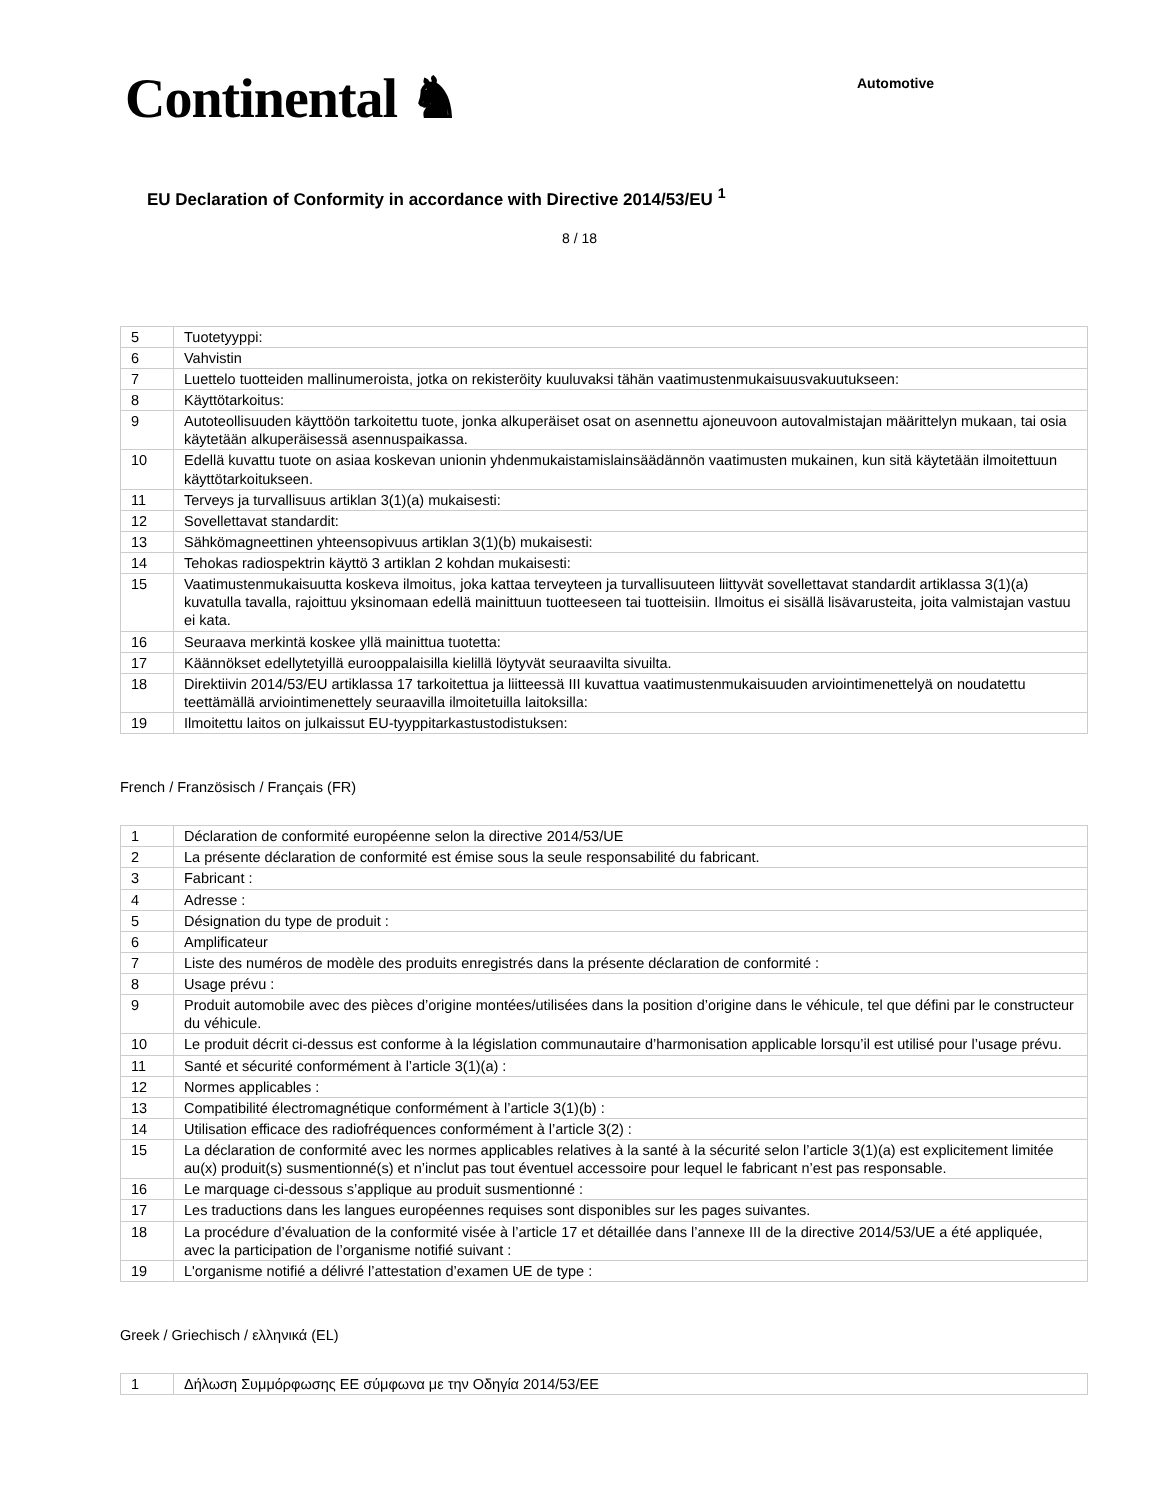Continental ♞
Automotive
EU Declaration of Conformity in accordance with Directive 2014/53/EU <sup>1</sup>
8 / 18
| 5 | Tuotetyyppi: |
| 6 | Vahvistin |
| 7 | Luettelo tuotteiden mallinumeroista, jotka on rekisteröity kuuluvaksi tähän vaatimustenmukaisuusvakuutukseen: |
| 8 | Käyttötarkoitus: |
| 9 | Autoteollisuuden käyttöön tarkoitettu tuote, jonka alkuperäiset osat on asennettu ajoneuvoon autovalmistajan määrittelyn mukaan, tai osia käytetään alkuperäisessä asennuspaikassa. |
| 10 | Edellä kuvattu tuote on asiaa koskevan unionin yhdenmukaistamislainsäädännön vaatimusten mukainen, kun sitä käytetään ilmoitettuun käyttötarkoitukseen. |
| 11 | Terveys ja turvallisuus artiklan 3(1)(a) mukaisesti: |
| 12 | Sovellettavat standardit: |
| 13 | Sähkömagneettinen yhteensopivuus artiklan 3(1)(b) mukaisesti: |
| 14 | Tehokas radiospektrin käyttö 3 artiklan 2 kohdan mukaisesti: |
| 15 | Vaatimustenmukaisuutta koskeva ilmoitus, joka kattaa terveyteen ja turvallisuuteen liittyvät sovellettavat standardit artiklassa 3(1)(a) kuvatulla tavalla, rajoittuu yksinomaan edellä mainittuun tuotteeseen tai tuotteisiin. Ilmoitus ei sisällä lisävarusteita, joita valmistajan vastuu ei kata. |
| 16 | Seuraava merkintä koskee yllä mainittua tuotetta: |
| 17 | Käännökset edellytetyillä eurooppalaisilla kielillä löytyvät seuraavilta sivuilta. |
| 18 | Direktiivin 2014/53/EU artiklassa 17 tarkoitettua ja liitteessä III kuvattua vaatimustenmukaisuuden arviointimenettelyä on noudatettu teettämällä arviointimenettely seuraavilla ilmoitetuilla laitoksilla: |
| 19 | Ilmoitettu laitos on julkaissut EU-tyyppitarkastustodistuksen: |
French / Französisch / Français (FR)
| 1 | Déclaration de conformité européenne selon la directive 2014/53/UE |
| 2 | La présente déclaration de conformité est émise sous la seule responsabilité du fabricant. |
| 3 | Fabricant : |
| 4 | Adresse : |
| 5 | Désignation du type de produit : |
| 6 | Amplificateur |
| 7 | Liste des numéros de modèle des produits enregistrés dans la présente déclaration de conformité : |
| 8 | Usage prévu : |
| 9 | Produit automobile avec des pièces d’origine montées/utilisées dans la position d’origine dans le véhicule, tel que défini par le constructeur du véhicule. |
| 10 | Le produit décrit ci-dessus est conforme à la législation communautaire d’harmonisation applicable lorsqu’il est utilisé pour l’usage prévu. |
| 11 | Santé et sécurité conformément à l’article 3(1)(a) : |
| 12 | Normes applicables : |
| 13 | Compatibilité électromagnétique conformément à l’article 3(1)(b) : |
| 14 | Utilisation efficace des radiofréquences conformément à l’article 3(2) : |
| 15 | La déclaration de conformité avec les normes applicables relatives à la santé à la sécurité selon l’article 3(1)(a) est explicitement limitée au(x) produit(s) susmentionné(s) et n’inclut pas tout éventuel accessoire pour lequel le fabricant n’est pas responsable. |
| 16 | Le marquage ci-dessous s’applique au produit susmentionné : |
| 17 | Les traductions dans les langues européennes requises sont disponibles sur les pages suivantes. |
| 18 | La procédure d’évaluation de la conformité visée à l’article 17 et détaillée dans l’annexe III de la directive 2014/53/UE a été appliquée, avec la participation de l’organisme notifié suivant : |
| 19 | L'organisme notifié a délivré l’attestation d’examen UE de type : |
Greek / Griechisch / ελληνικά (EL)
| 1 | Δήλωση Συμμόρφωσης ΕΕ σύμφωνα με την Οδηγία 2014/53/ΕΕ |